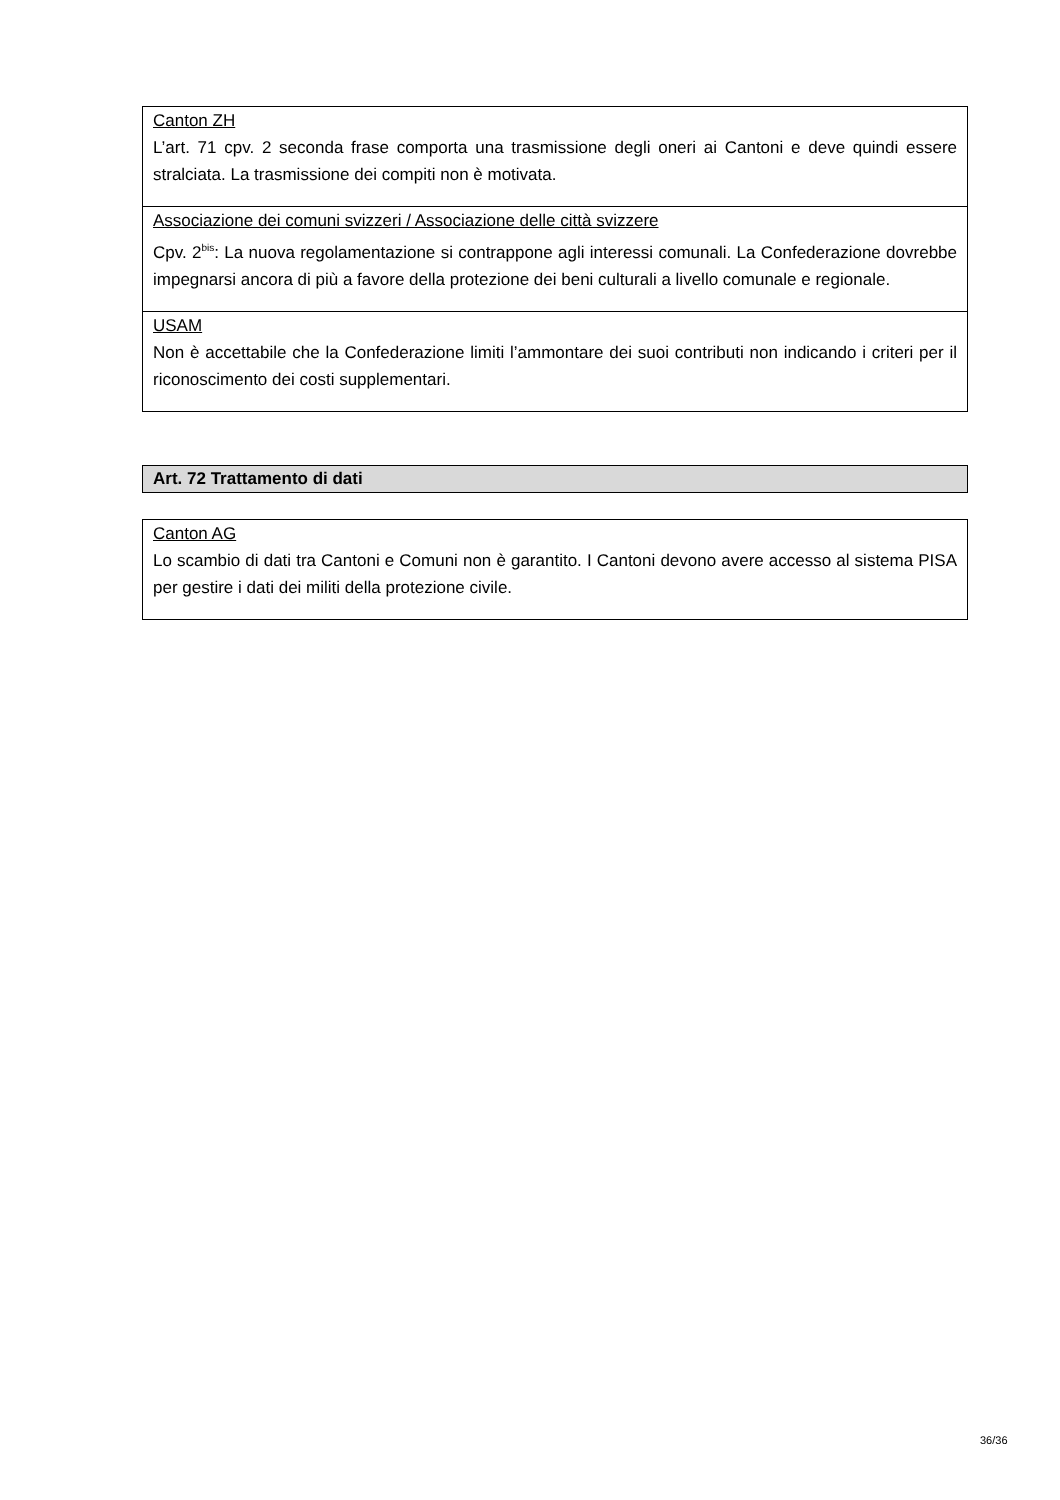Canton ZH
L’art. 71 cpv. 2 seconda frase comporta una trasmissione degli oneri ai Cantoni e deve quindi essere stralciata. La trasmissione dei compiti non è motivata.
Associazione dei comuni svizzeri / Associazione delle città svizzere
Cpv. 2<sup>bis</sup>: La nuova regolamentazione si contrappone agli interessi comunali. La Confederazione dovrebbe impegnarsi ancora di più a favore della protezione dei beni culturali a livello comunale e regionale.
USAM
Non è accettabile che la Confederazione limiti l’ammontare dei suoi contributi non indicando i criteri per il riconoscimento dei costi supplementari.
Art. 72 Trattamento di dati
Canton AG
Lo scambio di dati tra Cantoni e Comuni non è garantito. I Cantoni devono avere accesso al sistema PISA per gestire i dati dei militi della protezione civile.
36/36